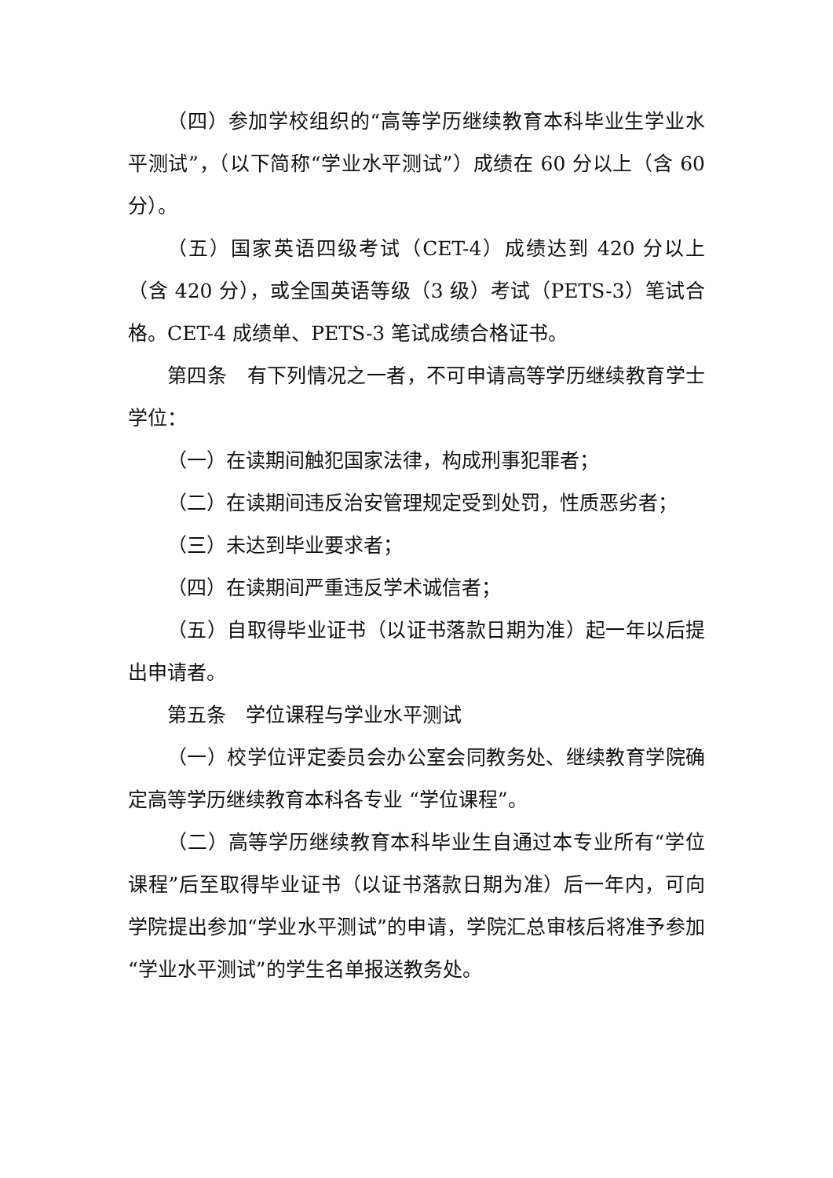（四）参加学校组织的“高等学历继续教育本科毕业生学业水平测试”，（以下简称“学业水平测试”）成绩在 60 分以上（含 60 分）。
（五）国家英语四级考试（CET-4）成绩达到 420 分以上（含 420 分），或全国英语等级（3 级）考试（PETS-3）笔试合格。CET-4 成绩单、PETS-3 笔试成绩合格证书。
第四条　有下列情况之一者，不可申请高等学历继续教育学士学位：
（一）在读期间触犯国家法律，构成刑事犯罪者；
（二）在读期间违反治安管理规定受到处罚，性质恶劣者；
（三）未达到毕业要求者；
（四）在读期间严重违反学术诚信者；
（五）自取得毕业证书（以证书落款日期为准）起一年以后提出申请者。
第五条　学位课程与学业水平测试
（一）校学位评定委员会办公室会同教务处、继续教育学院确定高等学历继续教育本科各专业 “学位课程”。
（二）高等学历继续教育本科毕业生自通过本专业所有“学位课程”后至取得毕业证书（以证书落款日期为准）后一年内，可向学院提出参加“学业水平测试”的申请，学院汇总审核后将准予参加“学业水平测试”的学生名单报送教务处。